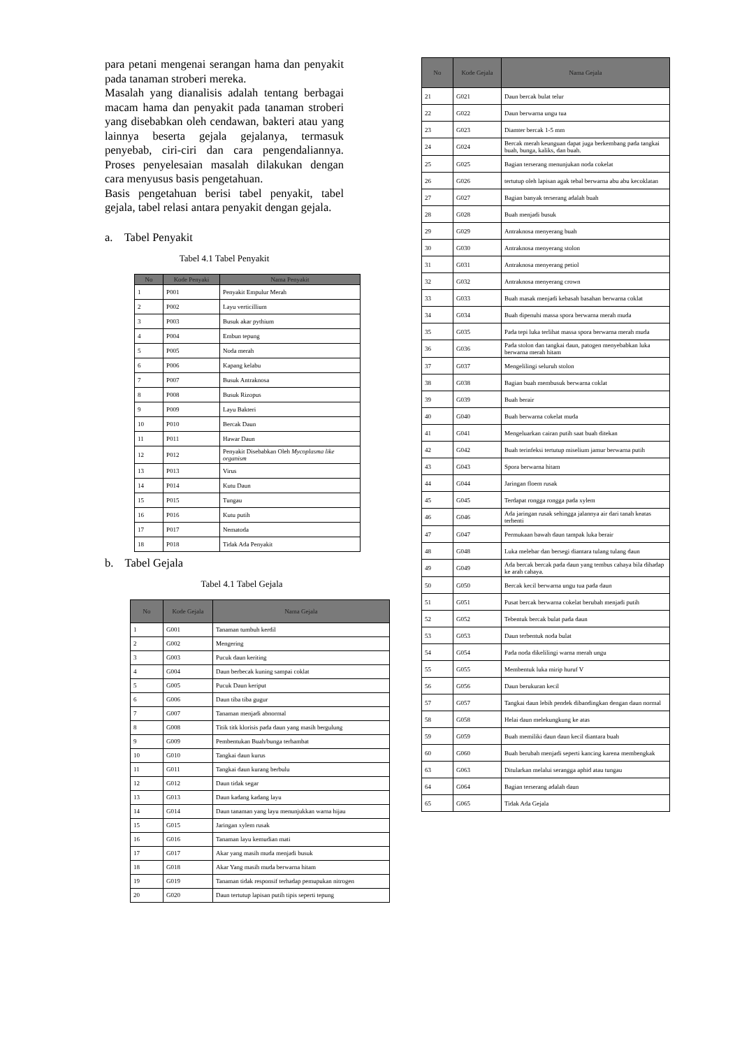para petani mengenai serangan hama dan penyakit pada tanaman stroberi mereka.
Masalah yang dianalisis adalah tentang berbagai macam hama dan penyakit pada tanaman stroberi yang disebabkan oleh cendawan, bakteri atau yang lainnya beserta gejala gejalanya, termasuk penyebab, ciri-ciri dan cara pengendaliannya. Proses penyelesaian masalah dilakukan dengan cara menyusus basis pengetahuan.
Basis pengetahuan berisi tabel penyakit, tabel gejala, tabel relasi antara penyakit dengan gejala.
a. Tabel Penyakit
Tabel 4.1 Tabel Penyakit
| No | Kode Penyaki | Nama Penyakit |
| --- | --- | --- |
| 1 | P001 | Penyakit Empulur Merah |
| 2 | P002 | Layu verticillium |
| 3 | P003 | Busuk akar pythium |
| 4 | P004 | Embun tepung |
| 5 | P005 | Noda merah |
| 6 | P006 | Kapang kelabu |
| 7 | P007 | Busuk Antraknosa |
| 8 | P008 | Busuk Rizopus |
| 9 | P009 | Layu Bakteri |
| 10 | P010 | Bercak Daun |
| 11 | P011 | Hawar Daun |
| 12 | P012 | Penyakit Disebabkan Oleh Mycoplasma like organism |
| 13 | P013 | Virus |
| 14 | P014 | Kutu Daun |
| 15 | P015 | Tungau |
| 16 | P016 | Kutu putih |
| 17 | P017 | Nematoda |
| 18 | P018 | Tidak Ada Penyakit |
b. Tabel Gejala
Tabel 4.1 Tabel Gejala
| No | Kode Gejala | Nama Gejala |
| --- | --- | --- |
| 1 | G001 | Tanaman tumbuh kerdil |
| 2 | G002 | Mengering |
| 3 | G003 | Pucuk daun keriting |
| 4 | G004 | Daun berbecak kuning sampai coklat |
| 5 | G005 | Pucuk Daun keriput |
| 6 | G006 | Daun tiba tiba gugur |
| 7 | G007 | Tanaman menjadi abnormal |
| 8 | G008 | Titik titk klorisis pada daun yang masih bergulung |
| 9 | G009 | Pembentukan Buah/bunga terhambat |
| 10 | G010 | Tangkai daun kurus |
| 11 | G011 | Tangkai daun kurang berbulu |
| 12 | G012 | Daun tidak segar |
| 13 | G013 | Daun kadang kadang layu |
| 14 | G014 | Daun tanaman yang layu menunjukkan warna hijau |
| 15 | G015 | Jaringan xylem rusak |
| 16 | G016 | Tanaman layu kemudian mati |
| 17 | G017 | Akar yang masih muda menjadi busuk |
| 18 | G018 | Akar Yang masih muda berwarna hitam |
| 19 | G019 | Tanaman tidak responsif terhadap pemupukan nitrogen |
| 20 | G020 | Daun tertutup lapisan putih tipis seperti tepung |
| No | Kode Gejala | Nama Gejala |
| --- | --- | --- |
| 21 | G021 | Daun bercak bulat telur |
| 22 | G022 | Daun berwarna ungu tua |
| 23 | G023 | Diamter bercak 1-5 mm |
| 24 | G024 | Bercak merah keunguan dapat juga berkembang pada tangkai buah, bunga, kaliks, dan buah. |
| 25 | G025 | Bagian terserang menunjukan noda cokelat |
| 26 | G026 | tertutup oleh lapisan agak tebal berwarna abu abu kecoklatan |
| 27 | G027 | Bagian banyak terserang adalah buah |
| 28 | G028 | Buah menjadi busuk |
| 29 | G029 | Antraknosa menyerang buah |
| 30 | G030 | Antraknosa menyerang stolon |
| 31 | G031 | Antraknosa menyerang petiol |
| 32 | G032 | Antraknosa menyerang crown |
| 33 | G033 | Buah masak menjadi kebasah basahan berwarna coklat |
| 34 | G034 | Buah dipenuhi massa spora berwarna merah muda |
| 35 | G035 | Pada tepi luka terlihat massa spora berwarna merah muda |
| 36 | G036 | Pada stolon dan tangkai daun, patogen menyebabkan luka berwarna merah hitam |
| 37 | G037 | Mengelilingi seluruh stolon |
| 38 | G038 | Bagian buah membusuk berwarna coklat |
| 39 | G039 | Buah berair |
| 40 | G040 | Buah berwarna cokelat muda |
| 41 | G041 | Mengeluarkan cairan putih saat buah ditekan |
| 42 | G042 | Buah terinfeksi tertutup miselium jamur berwarna putih |
| 43 | G043 | Spora berwarna hitam |
| 44 | G044 | Jaringan floem rusak |
| 45 | G045 | Terdapat rongga rongga pada xylem |
| 46 | G046 | Ada jaringan rusak sehingga jalannya air dari tanah keatas terhenti |
| 47 | G047 | Permukaan bawah daun tampak luka berair |
| 48 | G048 | Luka melebar dan bersegi diantara tulang tulang daun |
| 49 | G049 | Ada bercak bercak pada daun yang tembus cahaya bila dihadap ke arah cahaya. |
| 50 | G050 | Bercak kecil berwarna ungu tua pada daun |
| 51 | G051 | Pusat bercak berwarna cokelat berubah menjadi putih |
| 52 | G052 | Tebentuk bercak bulat pada daun |
| 53 | G053 | Daun terbentuk noda bulat |
| 54 | G054 | Pada noda dikelilingi warna merah ungu |
| 55 | G055 | Membentuk luka mirip huruf V |
| 56 | G056 | Daun berukuran kecil |
| 57 | G057 | Tangkai daun lebih pendek dibandingkan dengan daun normal |
| 58 | G058 | Helai daun melekungkung ke atas |
| 59 | G059 | Buah memiliki daun daun kecil diantara buah |
| 60 | G060 | Buah berubah menjadi seperti kancing karena membengkak |
| 63 | G063 | Ditularkan melalui serangga aphid atau tungau |
| 64 | G064 | Bagian terserang adalah daun |
| 65 | G065 | Tidak Ada Gejala |